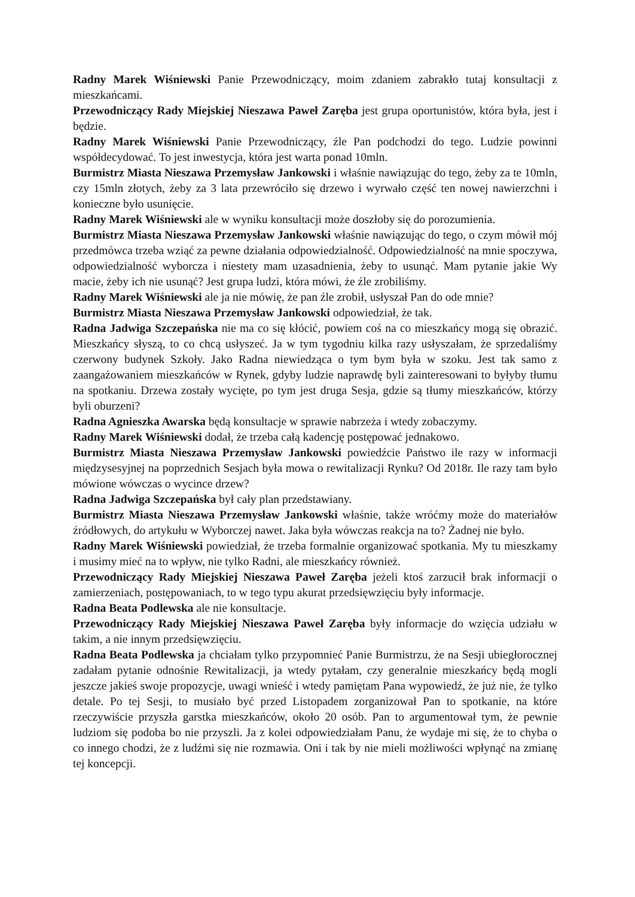Radny Marek Wiśniewski Panie Przewodniczący, moim zdaniem zabrakło tutaj konsultacji z mieszkańcami.
Przewodniczący Rady Miejskiej Nieszawa Paweł Zaręba jest grupa oportunistów, która była, jest i będzie.
Radny Marek Wiśniewski Panie Przewodniczący, źle Pan podchodzi do tego. Ludzie powinni współdecydować. To jest inwestycja, która jest warta ponad 10mln.
Burmistrz Miasta Nieszawa Przemysław Jankowski i właśnie nawiązując do tego, żeby za te 10mln, czy 15mln złotych, żeby za 3 lata przewróciło się drzewo i wyrwało część ten nowej nawierzchni i konieczne było usunięcie.
Radny Marek Wiśniewski ale w wyniku konsultacji może doszłoby się do porozumienia.
Burmistrz Miasta Nieszawa Przemysław Jankowski właśnie nawiązując do tego, o czym mówił mój przedmówca trzeba wziąć za pewne działania odpowiedzialność. Odpowiedzialność na mnie spoczywa, odpowiedzialność wyborcza i niestety mam uzasadnienia, żeby to usunąć. Mam pytanie jakie Wy macie, żeby ich nie usunąć? Jest grupa ludzi, która mówi, że źle zrobiliśmy.
Radny Marek Wiśniewski ale ja nie mówię, że pan źle zrobił, usłyszał Pan do ode mnie?
Burmistrz Miasta Nieszawa Przemysław Jankowski odpowiedział, że tak.
Radna Jadwiga Szczepańska nie ma co się kłócić, powiem coś na co mieszkańcy mogą się obrazić. Mieszkańcy słyszą, to co chcą usłyszeć. Ja w tym tygodniu kilka razy usłyszałam, że sprzedaliśmy czerwony budynek Szkoły. Jako Radna niewiedząca o tym bym była w szoku. Jest tak samo z zaangażowaniem mieszkańców w Rynek, gdyby ludzie naprawdę byli zainteresowani to byłyby tłumu na spotkaniu. Drzewa zostały wycięte, po tym jest druga Sesja, gdzie są tłumy mieszkańców, którzy byli oburzeni?
Radna Agnieszka Awarska będą konsultacje w sprawie nabrzeża i wtedy zobaczymy.
Radny Marek Wiśniewski dodał, że trzeba całą kadencję postępować jednakowo.
Burmistrz Miasta Nieszawa Przemysław Jankowski powiedźcie Państwo ile razy w informacji międzysesyjnej na poprzednich Sesjach była mowa o rewitalizacji Rynku? Od 2018r. Ile razy tam było mówione wówczas o wycince drzew?
Radna Jadwiga Szczepańska był cały plan przedstawiany.
Burmistrz Miasta Nieszawa Przemysław Jankowski właśnie, także wróćmy może do materiałów źródłowych, do artykułu w Wyborczej nawet. Jaka była wówczas reakcja na to? Żadnej nie było.
Radny Marek Wiśniewski powiedział, że trzeba formalnie organizować spotkania. My tu mieszkamy i musimy mieć na to wpływ, nie tylko Radni, ale mieszkańcy również.
Przewodniczący Rady Miejskiej Nieszawa Paweł Zaręba jeżeli ktoś zarzucił brak informacji o zamierzeniach, postępowaniach, to w tego typu akurat przedsięwzięciu były informacje.
Radna Beata Podlewska ale nie konsultacje.
Przewodniczący Rady Miejskiej Nieszawa Paweł Zaręba były informacje do wzięcia udziału w takim, a nie innym przedsięwzięciu.
Radna Beata Podlewska ja chciałam tylko przypomnieć Panie Burmistrzu, że na Sesji ubiegłorocznej zadałam pytanie odnośnie Rewitalizacji, ja wtedy pytałam, czy generalnie mieszkańcy będą mogli jeszcze jakieś swoje propozycje, uwagi wnieść i wtedy pamiętam Pana wypowiedź, że już nie, że tylko detale. Po tej Sesji, to musiało być przed Listopadem zorganizował Pan to spotkanie, na które rzeczywiście przyszła garstka mieszkańców, około 20 osób. Pan to argumentował tym, że pewnie ludziom się podoba bo nie przyszli. Ja z kolei odpowiedziałam Panu, że wydaje mi się, że to chyba o co innego chodzi, że z ludźmi się nie rozmawia. Oni i tak by nie mieli możliwości wpłynąć na zmianę tej koncepcji.